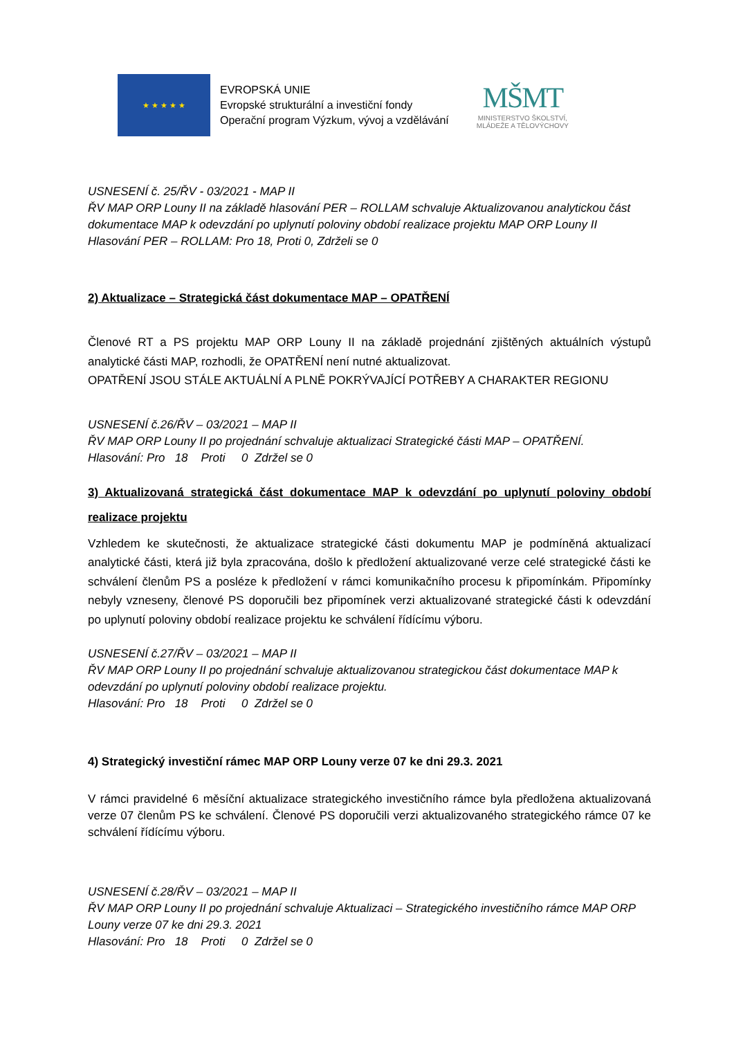★ ★ ★ ★ ★
EVROPSKÁ UNIE
Evropské strukturální a investiční fondy
Operační program Výzkum, vývoj a vzdělávání
MŠMT
MINISTERSTVO ŠKOLSTVÍ,
MLÁDEŽE A TĚLOVÝCHOVY
USNESENÍ č. 25/ŘV - 03/2021 - MAP II
ŘV MAP ORP Louny II na základě hlasování PER – ROLLAM schvaluje Aktualizovanou analytickou část dokumentace MAP k odevzdání po uplynutí poloviny období realizace projektu MAP ORP Louny II
Hlasování PER – ROLLAM: Pro 18, Proti 0, Zdrželi se 0
2) Aktualizace – Strategická část dokumentace MAP – OPATŘENÍ
Členové RT a PS projektu MAP ORP Louny II na základě projednání zjištěných aktuálních výstupů analytické části MAP, rozhodli, že OPATŘENÍ není nutné aktualizovat.
OPATŘENÍ JSOU STÁLE AKTUÁLNÍ A PLNĚ POKRÝVAJÍCÍ POTŘEBY A CHARAKTER REGIONU
USNESENÍ č.26/ŘV – 03/2021 – MAP II
ŘV MAP ORP Louny II po projednání schvaluje aktualizaci Strategické části MAP – OPATŘENÍ.
Hlasování: Pro 18 Proti 0 Zdržel se 0
3) Aktualizovaná strategická část dokumentace MAP k odevzdání po uplynutí poloviny období realizace projektu
Vzhledem ke skutečnosti, že aktualizace strategické části dokumentu MAP je podmíněná aktualizací analytické části, která již byla zpracována, došlo k předložení aktualizované verze celé strategické části ke schválení členům PS a posléze k předložení v rámci komunikačního procesu k připomínkám. Připomínky nebyly vzneseny, členové PS doporučili bez připomínek verzi aktualizované strategické části k odevzdání po uplynutí poloviny období realizace projektu ke schválení řídícímu výboru.
USNESENÍ č.27/ŘV – 03/2021 – MAP II
ŘV MAP ORP Louny II po projednání schvaluje aktualizovanou strategickou část dokumentace MAP k odevzdání po uplynutí poloviny období realizace projektu.
Hlasování: Pro 18 Proti 0 Zdržel se 0
4) Strategický investiční rámec MAP ORP Louny verze 07 ke dni 29.3. 2021
V rámci pravidelné 6 měsíční aktualizace strategického investičního rámce byla předložena aktualizovaná verze 07 členům PS ke schválení. Členové PS doporučili verzi aktualizovaného strategického rámce 07 ke schválení řídícímu výboru.
USNESENÍ č.28/ŘV – 03/2021 – MAP II
ŘV MAP ORP Louny II po projednání schvaluje Aktualizaci – Strategického investičního rámce MAP ORP Louny verze 07 ke dni 29.3. 2021
Hlasování: Pro 18 Proti 0 Zdržel se 0